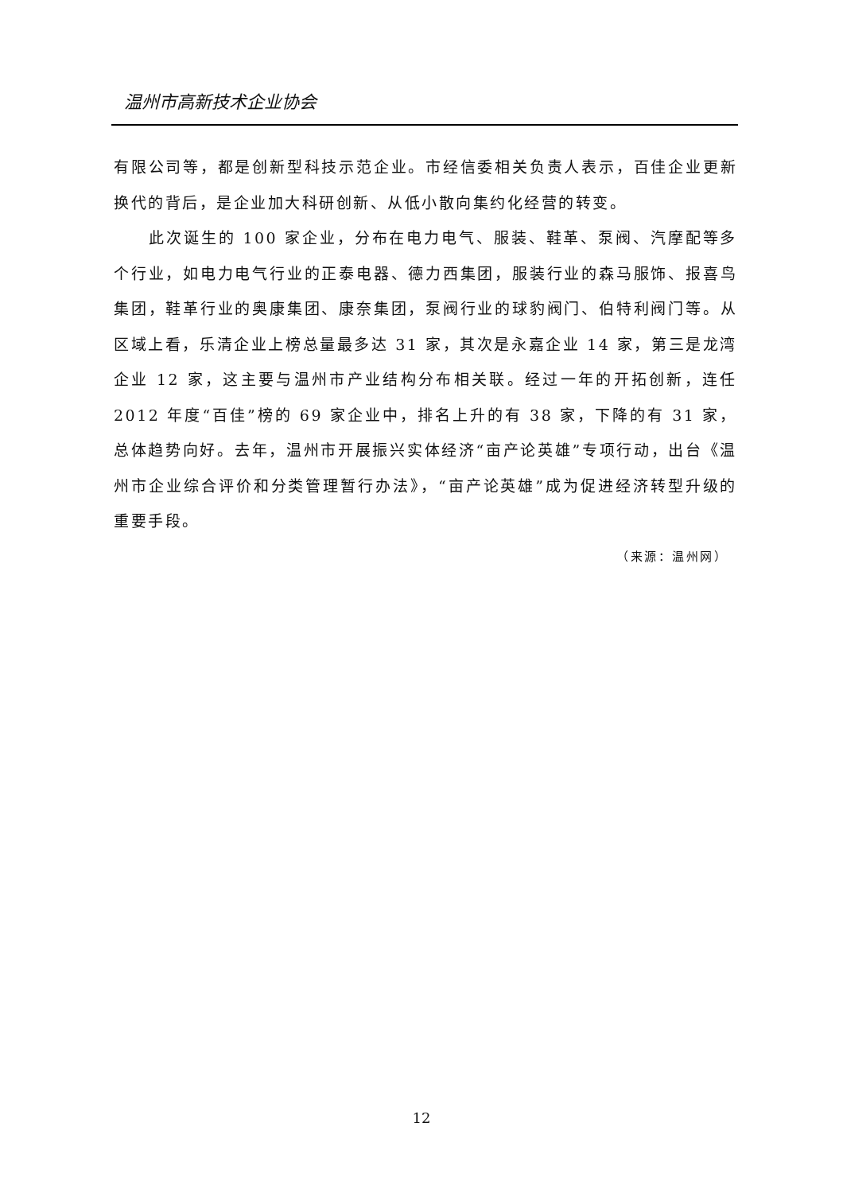温州市高新技术企业协会
有限公司等，都是创新型科技示范企业。市经信委相关负责人表示，百佳企业更新换代的背后，是企业加大科研创新、从低小散向集约化经营的转变。
此次诞生的 100 家企业，分布在电力电气、服装、鞋革、泵阀、汽摩配等多个行业，如电力电气行业的正泰电器、德力西集团，服装行业的森马服饰、报喜鸟集团，鞋革行业的奥康集团、康奈集团，泵阀行业的球豹阀门、伯特利阀门等。从区域上看，乐清企业上榜总量最多达 31 家，其次是永嘉企业 14 家，第三是龙湾企业 12 家，这主要与温州市产业结构分布相关联。经过一年的开拓创新，连任 2012 年度“百佳”榜的 69 家企业中，排名上升的有 38 家，下降的有 31 家，总体趋势向好。去年，温州市开展振兴实体经济“亩产论英雄”专项行动，出台《温州市企业综合评价和分类管理暂行办法》，“亩产论英雄”成为促进经济转型升级的重要手段。
（来源：温州网）
12